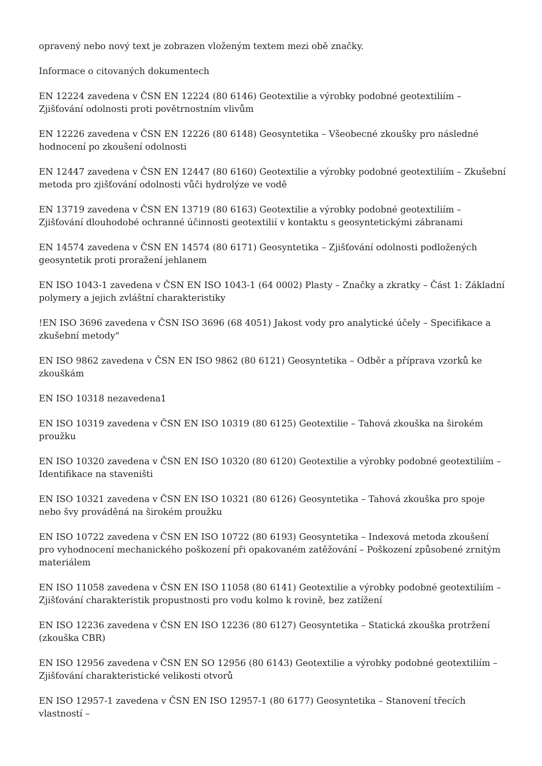opravený nebo nový text je zobrazen vloženým textem mezi obě značky.
Informace o citovaných dokumentech
EN 12224 zavedena v ČSN EN 12224 (80 6146) Geotextilie a výrobky podobné geotextiliím – Zjišťování odolnosti proti povětrnostním vlivům
EN 12226 zavedena v ČSN EN 12226 (80 6148) Geosyntetika – Všeobecné zkoušky pro následné hodnocení po zkoušení odolnosti
EN 12447 zavedena v ČSN EN 12447 (80 6160) Geotextilie a výrobky podobné geotextiliím – Zkušební metoda pro zjišťování odolnosti vůči hydrolýze ve vodě
EN 13719 zavedena v ČSN EN 13719 (80 6163) Geotextilie a výrobky podobné geotextiliím – Zjišťování dlouhodobé ochranné účinnosti geotextilií v kontaktu s geosyntetickými zábranami
EN 14574 zavedena v ČSN EN 14574 (80 6171) Geosyntetika – Zjišťování odolnosti podložených geosyntetik proti proražení jehlanem
EN ISO 1043-1 zavedena v ČSN EN ISO 1043-1 (64 0002) Plasty – Značky a zkratky – Část 1: Základní polymery a jejich zvláštní charakteristiky
!EN ISO 3696 zavedena v ČSN ISO 3696 (68 4051) Jakost vody pro analytické účely – Specifikace a zkušební metody"
EN ISO 9862 zavedena v ČSN EN ISO 9862 (80 6121) Geosyntetika – Odběr a příprava vzorků ke zkouškám
EN ISO 10318 nezavedena1
EN ISO 10319 zavedena v ČSN EN ISO 10319 (80 6125) Geotextilie – Tahová zkouška na širokém proužku
EN ISO 10320 zavedena v ČSN EN ISO 10320 (80 6120) Geotextilie a výrobky podobné geotextiliím – Identifikace na staveništi
EN ISO 10321 zavedena v ČSN EN ISO 10321 (80 6126) Geosyntetika – Tahová zkouška pro spoje nebo švy prováděná na širokém proužku
EN ISO 10722 zavedena v ČSN EN ISO 10722 (80 6193) Geosyntetika – Indexová metoda zkoušení pro vyhodnocení mechanického poškození při opakovaném zatěžování – Poškození způsobené zrnitým materiálem
EN ISO 11058 zavedena v ČSN EN ISO 11058 (80 6141) Geotextilie a výrobky podobné geotextiliím – Zjišťování charakteristik propustnosti pro vodu kolmo k rovině, bez zatížení
EN ISO 12236 zavedena v ČSN EN ISO 12236 (80 6127) Geosyntetika – Statická zkouška protržení (zkouška CBR)
EN ISO 12956 zavedena v ČSN EN SO 12956 (80 6143) Geotextilie a výrobky podobné geotextiliím – Zjišťování charakteristické velikosti otvorů
EN ISO 12957-1 zavedena v ČSN EN ISO 12957-1 (80 6177) Geosyntetika – Stanovení třecích vlastností –